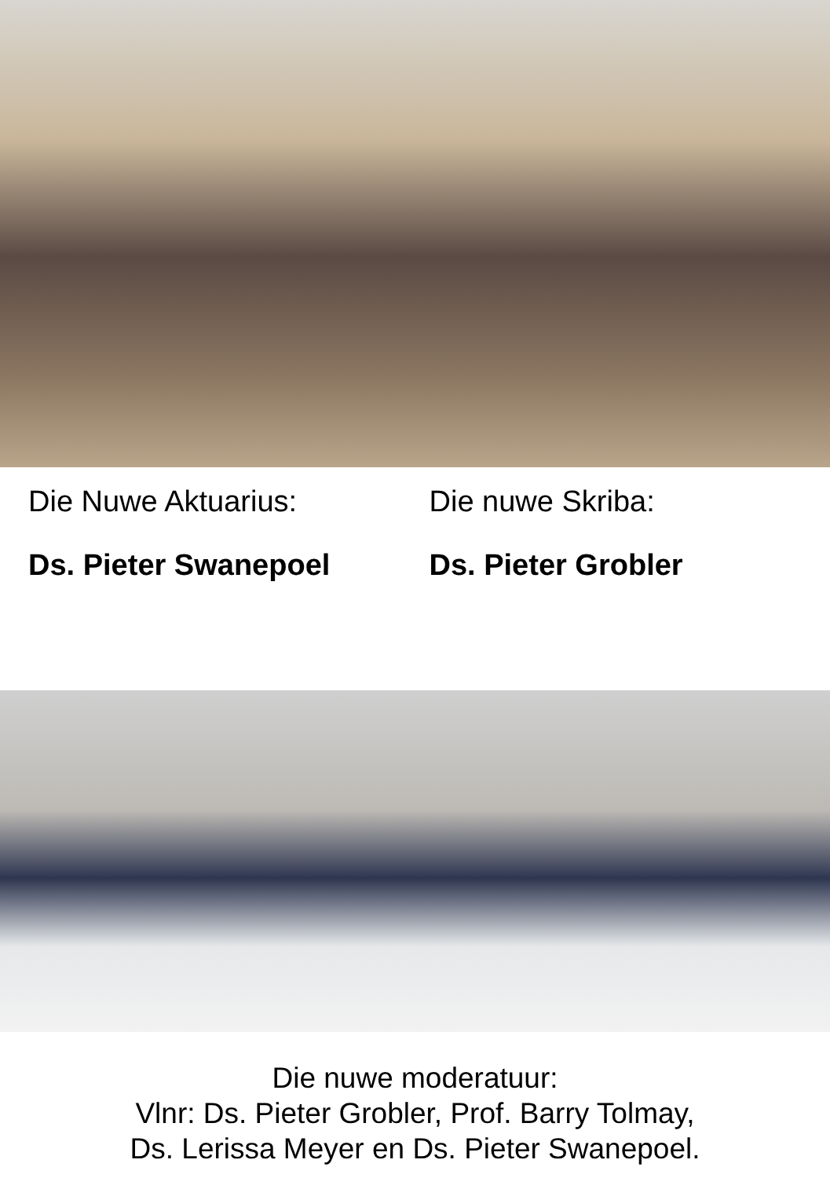Die Nuwe Aktuarius:
Ds. Pieter Swanepoel
Die nuwe Skriba:
Ds. Pieter Grobler
Die nuwe moderatuur:
Vlnr: Ds. Pieter Grobler, Prof. Barry Tolmay,
Ds. Lerissa Meyer en Ds. Pieter Swanepoel.